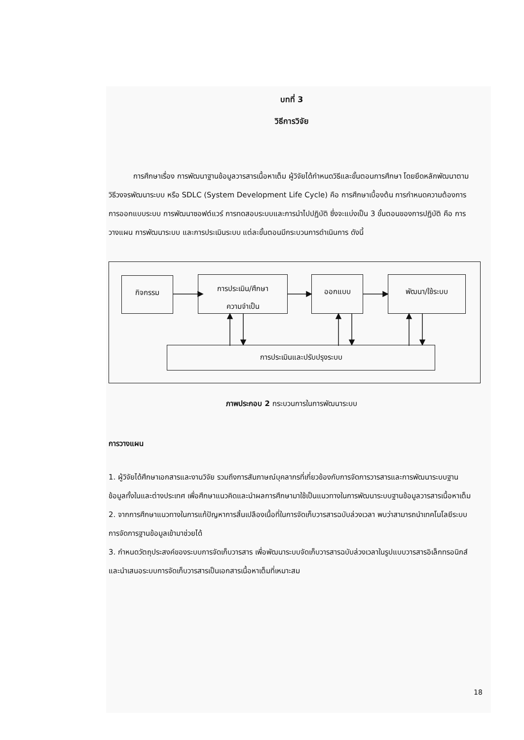บทที่ 3
วิธีการวิจัย
การศึกษาเรื่อง การพัฒนาฐานข้อมูลวารสารเนื้อหาเต็ม ผู้วิจัยได้กำหนดวิธีและขั้นตอนการศึกษา โดยยึดหลักพัฒนาตามวิธีวงจรพัฒนาระบบ หรือ SDLC (System Development Life Cycle) คือ การศึกษาเบื้องต้น การกำหนดความต้องการ การออกแบบระบบ การพัฒนาซอฟต์แวร์ การทดสอบระบบและการนำไปปฏิบัติ ซึ่งจะแบ่งเป็น 3 ขั้นตอนของการปฏิบัติ คือ การวางแผน การพัฒนาระบบ และการประเมินระบบ แต่ละขั้นตอนมีกระบวนการดำเนินการ ดังนี้
กิจกรรม
การประเมิน/ศึกษา
ความจำเป็น
ออกแบบ พัฒนา/ใช้ระบบ
การประเมินและปรับปรุงระบบ
ภาพประกอบ 2 กระบวนการในการพัฒนาระบบ
การวางแผน
1. ผู้วิจัยได้ศึกษาเอกสารและงานวิจัย รวมถึงการสัมภาษณ์บุคลากรที่เกี่ยวข้องกับการจัดการวารสารและการพัฒนาระบบฐานข้อมูลทั้งในและต่างประเทศ เพื่อศึกษาแนวคิดและนำผลการศึกษามาใช้เป็นแนวทางในการพัฒนาระบบฐานข้อมูลวารสารเนื้อหาเต็ม
2. จากการศึกษาแนวทางในการแก้ปัญหาการสิ้นเปลืองเนื้อที่ในการจัดเก็บวารสารฉบับล่วงเวลา พบว่าสามารถนำเทคโนโลยีระบบการจัดการฐานข้อมูลเข้ามาช่วยได้
3. กำหนดวัตถุประสงค์ของระบบการจัดเก็บวารสาร เพื่อพัฒนาระบบจัดเก็บวารสารฉบับล่วงเวลาในรูปแบบวารสารอิเล็กทรอนิกส์และนำเสนอระบบการจัดเก็บวารสารเป็นเอกสารเนื้อหาเต็มที่เหมาะสม
18